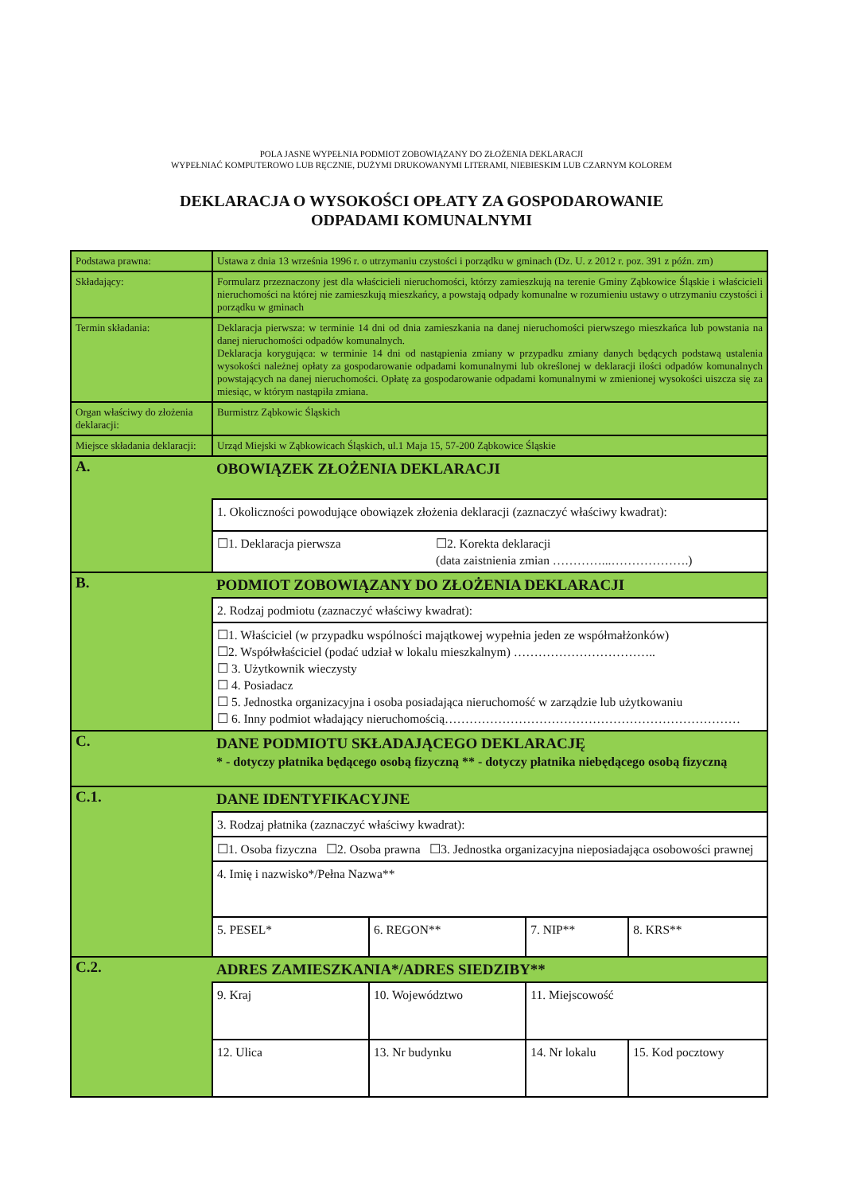POLA JASNE WYPEŁNIA PODMIOT ZOBOWIĄZANY DO ZŁOŻENIA DEKLARACJI
WYPEŁNIAĆ KOMPUTEROWO LUB RĘCZNIE, DUŻYMI DRUKOWANYMI LITERAMI, NIEBIESKIM LUB CZARNYM KOLOREM
DEKLARACJA O WYSOKOŚCI OPŁATY ZA GOSPODAROWANIE
ODPADAMI KOMUNALNYMI
| Podstawa prawna: | Ustawa z dnia 13 września 1996 r. o utrzymaniu czystości i porządku w gminach (Dz. U. z 2012 r. poz. 391 z późn. zm) | | | |
| Składający: | Formularz przeznaczony jest dla właścicieli nieruchomości, którzy zamieszkują na terenie Gminy Ząbkowice Śląskie i właścicieli nieruchomości na której nie zamieszkują mieszkańcy, a powstają odpady komunalne w rozumieniu ustawy o utrzymaniu czystości i porządku w gminach | | | |
| Termin składania: | Deklaracja pierwsza: w terminie 14 dni od dnia zamieszkania na danej nieruchomości pierwszego mieszkańca lub powstania na danej nieruchomości odpadów komunalnych. Deklaracja korygująca: w terminie 14 dni od nastąpienia zmiany w przypadku zmiany danych będących podstawą ustalenia wysokości należnej opłaty za gospodarowanie odpadami komunalnymi lub określonej w deklaracji ilości odpadów komunalnych powstających na danej nieruchomości. Opłatę za gospodarowanie odpadami komunalnymi w zmienionej wysokości uiszcza się za miesiąc, w którym nastąpiła zmiana. | | | |
| Organ właściwy do złożenia deklaracji: | Burmistrz Ząbkowic Śląskich | | | |
| Miejsce składania deklaracji: | Urząd Miejski w Ząbkowicach Śląskich, ul.1 Maja 15, 57-200 Ząbkowice Śląskie | | | |
| A. | OBOWIĄZEK ZŁOŻENIA DEKLARACJI | | | |
| | 1. Okoliczności powodujące obowiązek złożenia deklaracji (zaznaczyć właściwy kwadrat): | | | |
| | ☐1. Deklaracja pierwsza ☐2. Korekta deklaracji (data zaistnienia zmian …………...……………….) | | | |
| B. | PODMIOT ZOBOWIĄZANY DO ZŁOŻENIA DEKLARACJI | | | |
| | 2. Rodzaj podmiotu (zaznaczyć właściwy kwadrat): | | | |
| | ☐1. Właściciel (w przypadku wspólności majątkowej wypełnia jeden ze współmałżonków) ☐2. Współwłaściciel (podać udział w lokalu mieszkalnym) …………………………….. ☐ 3. Użytkownik wieczysty ☐ 4. Posiadacz ☐ 5. Jednostka organizacyjna i osoba posiadająca nieruchomość w zarządzie lub użytkowaniu ☐ 6. Inny podmiot władający nieruchomością……………………………………………………………… | | | |
| C. | DANE PODMIOTU SKŁADAJĄCEGO DEKLARACJĘ * - dotyczy płatnika będącego osobą fizyczną ** - dotyczy płatnika niebędącego osobą fizyczną | | | |
| C.1. | DANE IDENTYFIKACYJNE | | | |
| | 3. Rodzaj płatnika (zaznaczyć właściwy kwadrat): | | | |
| | ☐1. Osoba fizyczna ☐2. Osoba prawna ☐3. Jednostka organizacyjna nieposiadająca osobowości prawnej | | | |
| | 4. Imię i nazwisko*/Pełna Nazwa** | | | |
| | 5. PESEL* | 6. REGON** | 7. NIP** | 8. KRS** |
| C.2. | ADRES ZAMIESZKANIA*/ADRES SIEDZIBY** | | | |
| | 9. Kraj | 10. Województwo | 11. Miejscowość | |
| | 12. Ulica | 13. Nr budynku | 14. Nr lokalu | 15. Kod pocztowy |